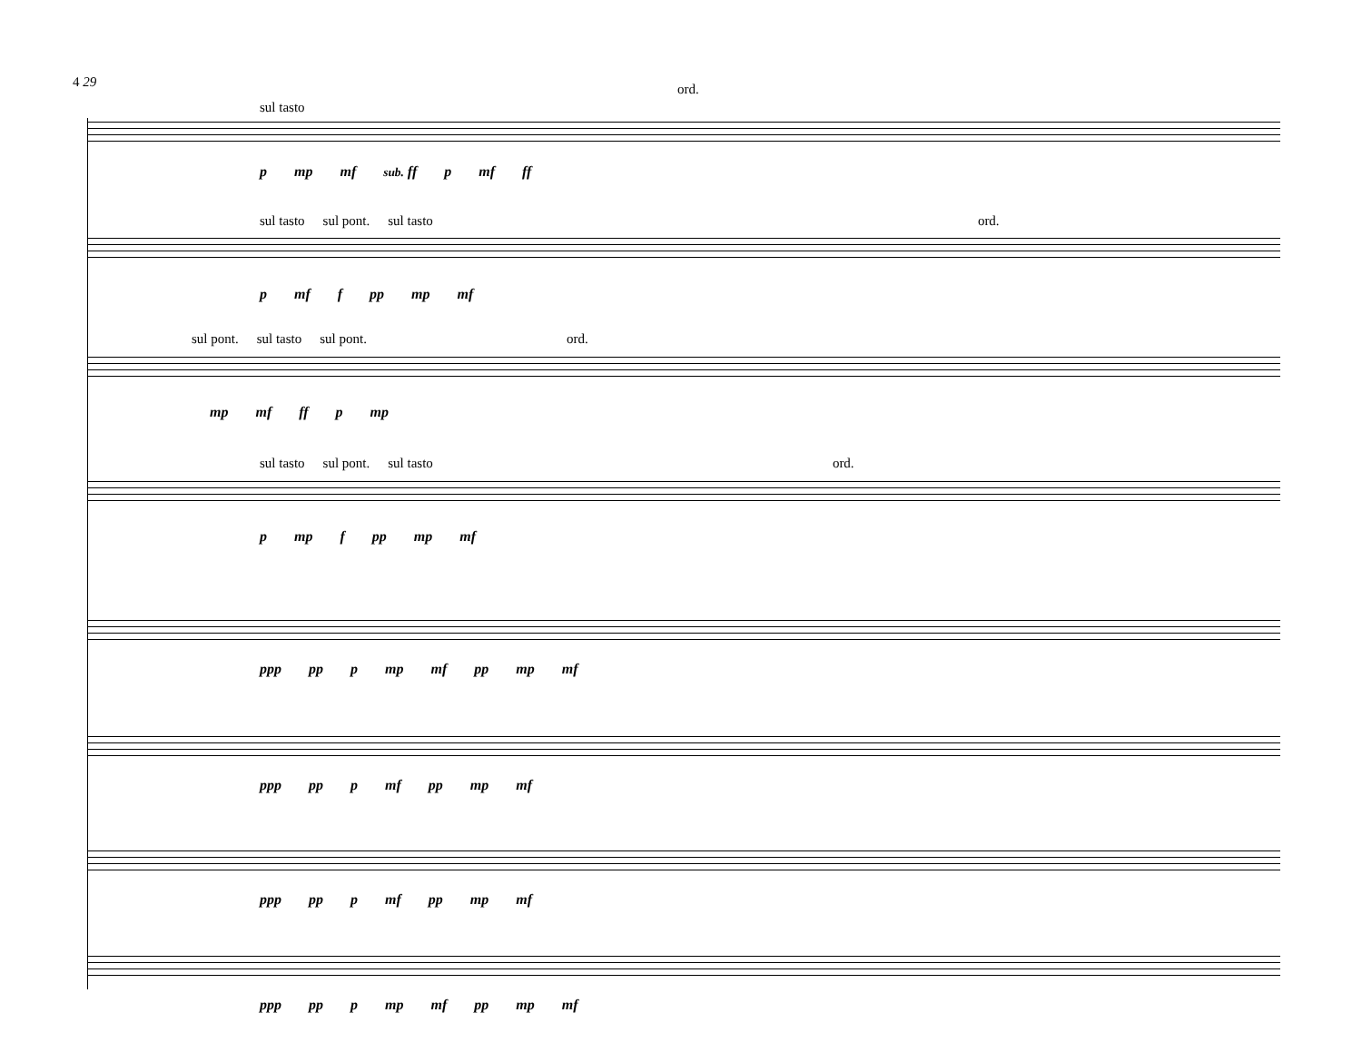4 29
ord.
sul tasto
p mp mf sub. ff p mf ff
sul tasto sul pont. sul tasto ord.
p mf f pp mp mf
sul pont. sul tasto sul pont. ord.
mp mf ff p mp
sul tasto sul pont. sul tasto ord.
p mp f pp mp mf
ppp pp p mp mf pp mp mf
ppp pp p mf pp mp mf
ppp pp p mf pp mp mf
ppp pp p mp mf pp mp mf